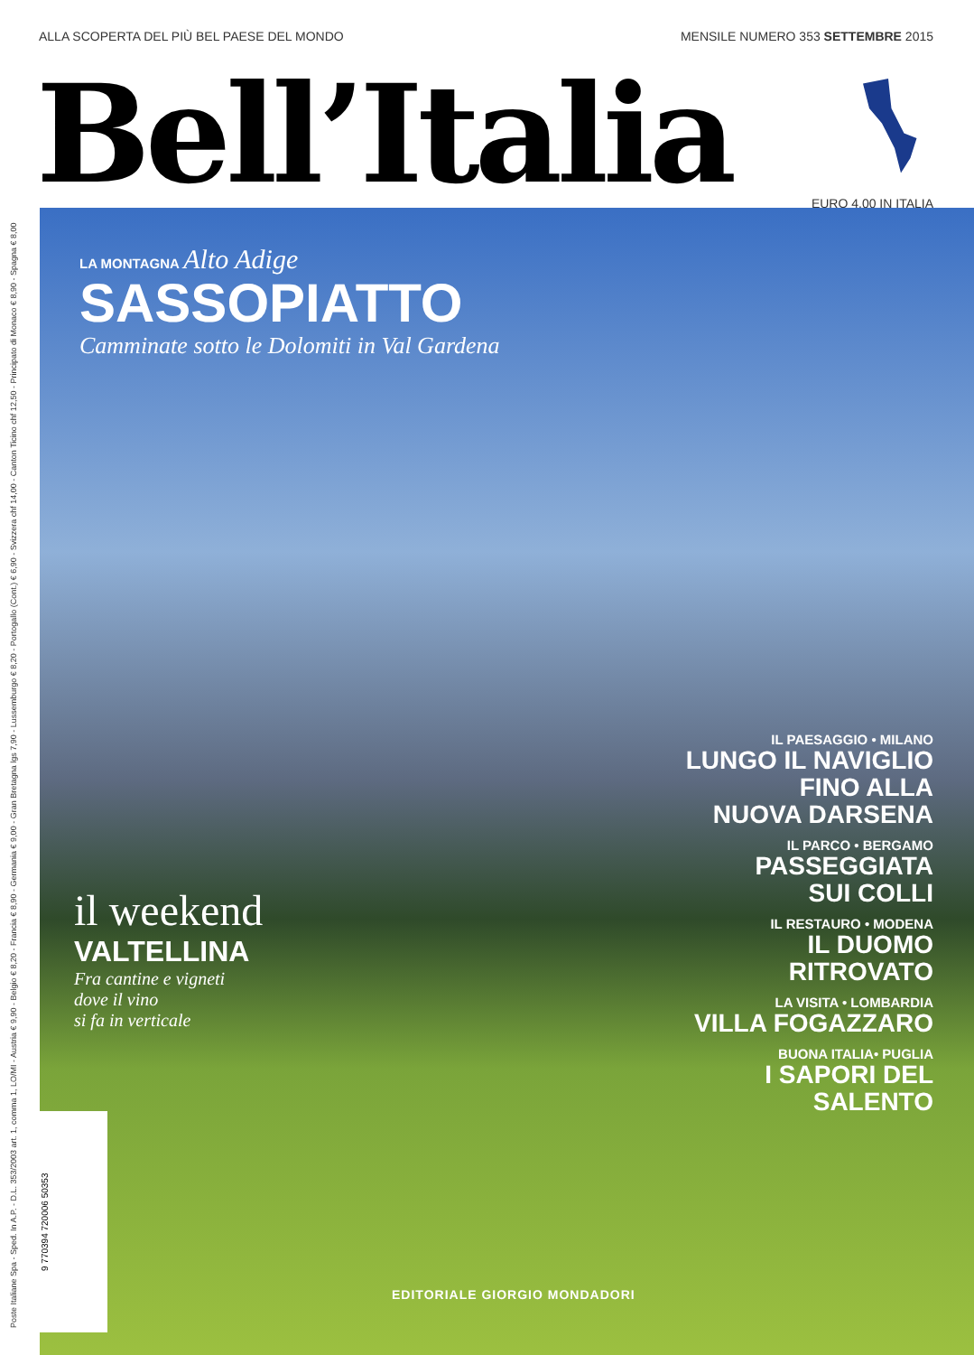ALLA SCOPERTA DEL PIÙ BEL PAESE DEL MONDO MENSILE NUMERO 353 SETTEMBRE 2015
Bell’Italia
EURO 4,00 IN ITALIA
Poste Italiane Spa - Sped. In A.P. - D.L. 353/2003 art. 1, comma 1, LO/MI - Austria € 9,90 - Belgio € 8,20 - Francia € 8,90 - Germania € 9,00 - Gran Bretagna lgs 7,90 - Lussemburgo € 8,20 - Portogallo (Cont.) € 6,90 - Svizzera chf 14,00 - Canton Ticino chf 12,50 - Principato di Monaco € 8,90 - Spagna € 8,00
LA MONTAGNA Alto Adige
SASSOPIATTO
Camminate sotto le Dolomiti in Val Gardena
IL PAESAGGIO • MILANO
LUNGO IL NAVIGLIO
FINO ALLA
NUOVA DARSENA
IL PARCO • BERGAMO
PASSEGGIATA
SUI COLLI
IL RESTAURO • MODENA
IL DUOMO
RITROVATO
LA VISITA • LOMBARDIA
VILLA FOGAZZARO
BUONA ITALIA• PUGLIA
I SAPORI DEL
SALENTO
il weekend
VALTELLINA
Fra cantine e vigneti
dove il vino
si fa in verticale
EDITORIALE GIORGIO MONDADORI
9 770394 720006 50353